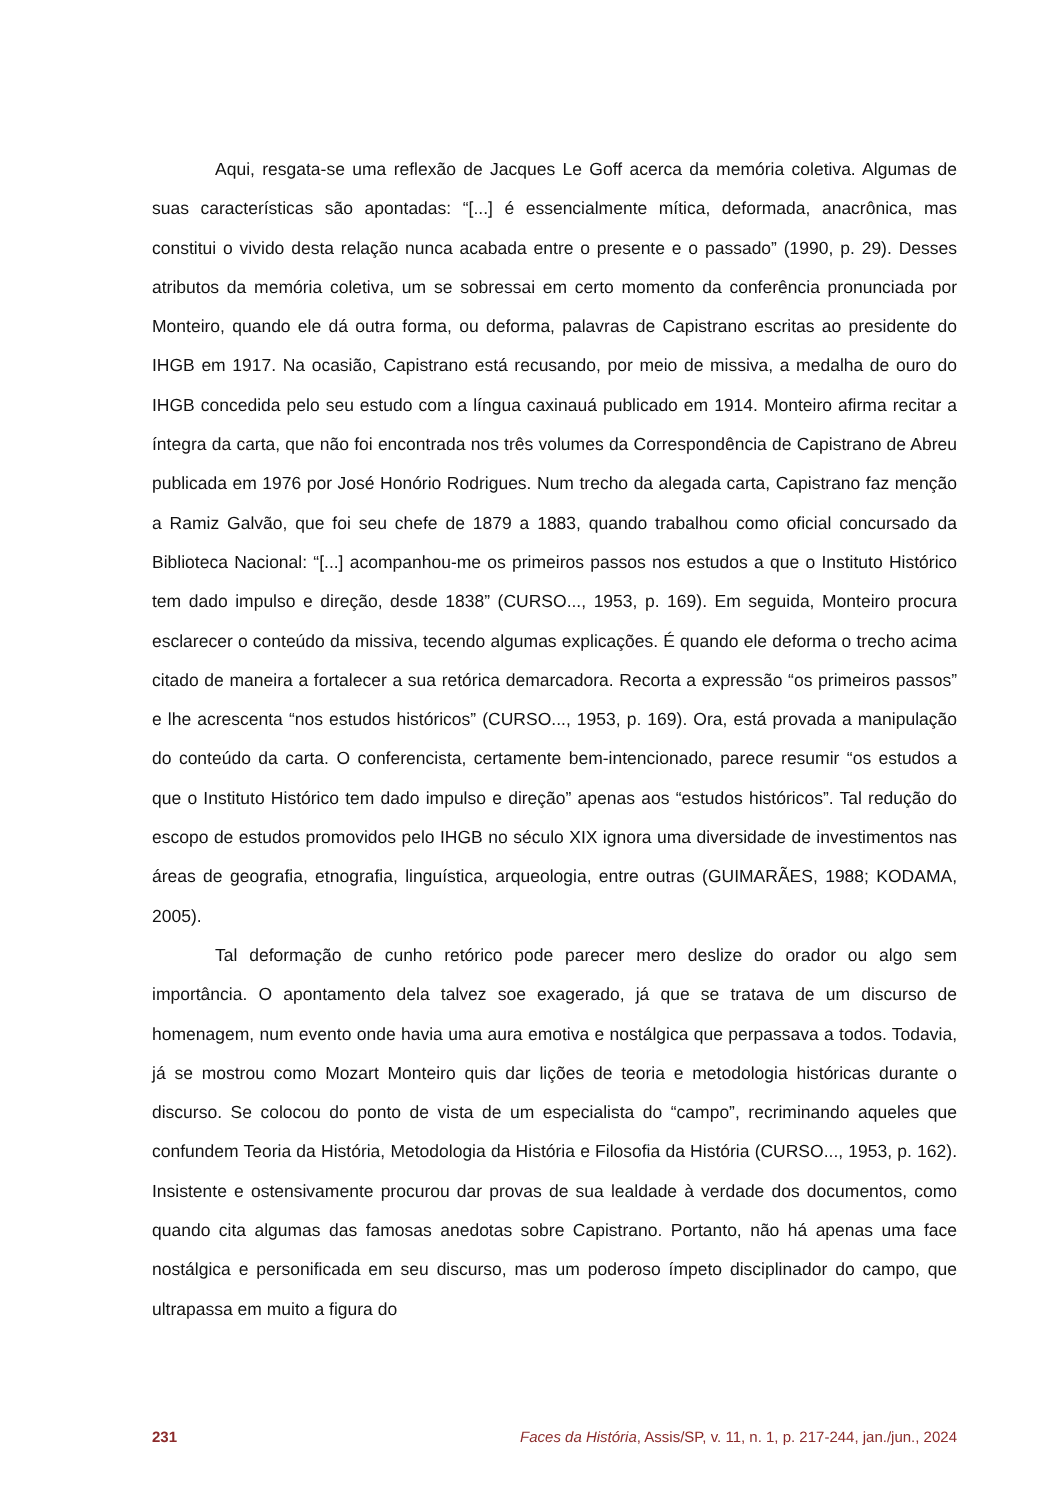Aqui, resgata-se uma reflexão de Jacques Le Goff acerca da memória coletiva. Algumas de suas características são apontadas: “[...] é essencialmente mítica, deformada, anacrônica, mas constitui o vivido desta relação nunca acabada entre o presente e o passado” (1990, p. 29). Desses atributos da memória coletiva, um se sobressai em certo momento da conferência pronunciada por Monteiro, quando ele dá outra forma, ou deforma, palavras de Capistrano escritas ao presidente do IHGB em 1917. Na ocasião, Capistrano está recusando, por meio de missiva, a medalha de ouro do IHGB concedida pelo seu estudo com a língua caxinauá publicado em 1914. Monteiro afirma recitar a íntegra da carta, que não foi encontrada nos três volumes da Correspondência de Capistrano de Abreu publicada em 1976 por José Honório Rodrigues. Num trecho da alegada carta, Capistrano faz menção a Ramiz Galvão, que foi seu chefe de 1879 a 1883, quando trabalhou como oficial concursado da Biblioteca Nacional: “[...] acompanhou-me os primeiros passos nos estudos a que o Instituto Histórico tem dado impulso e direção, desde 1838” (CURSO..., 1953, p. 169). Em seguida, Monteiro procura esclarecer o conteúdo da missiva, tecendo algumas explicações. É quando ele deforma o trecho acima citado de maneira a fortalecer a sua retórica demarcadora. Recorta a expressão “os primeiros passos” e lhe acrescenta “nos estudos históricos” (CURSO..., 1953, p. 169). Ora, está provada a manipulação do conteúdo da carta. O conferencista, certamente bem-intencionado, parece resumir “os estudos a que o Instituto Histórico tem dado impulso e direção” apenas aos “estudos históricos”. Tal redução do escopo de estudos promovidos pelo IHGB no século XIX ignora uma diversidade de investimentos nas áreas de geografia, etnografia, linguística, arqueologia, entre outras (GUIMARÃES, 1988; KODAMA, 2005).
Tal deformação de cunho retórico pode parecer mero deslize do orador ou algo sem importância. O apontamento dela talvez soe exagerado, já que se tratava de um discurso de homenagem, num evento onde havia uma aura emotiva e nostálgica que perpassava a todos. Todavia, já se mostrou como Mozart Monteiro quis dar lições de teoria e metodologia históricas durante o discurso. Se colocou do ponto de vista de um especialista do “campo”, recriminando aqueles que confundem Teoria da História, Metodologia da História e Filosofia da História (CURSO..., 1953, p. 162). Insistente e ostensivamente procurou dar provas de sua lealdade à verdade dos documentos, como quando cita algumas das famosas anedotas sobre Capistrano. Portanto, não há apenas uma face nostálgica e personificada em seu discurso, mas um poderoso ímpeto disciplinador do campo, que ultrapassa em muito a figura do
231 Faces da História, Assis/SP, v. 11, n. 1, p. 217-244, jan./jun., 2024